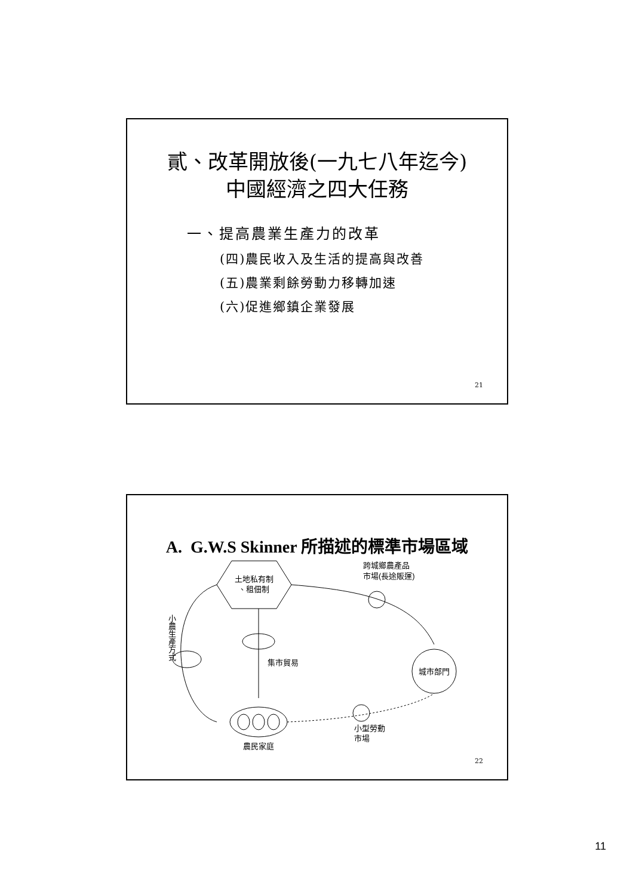貳、改革開放後(一九七八年迄今)
中國經濟之四大任務
一、提高農業生產力的改革
(四)農民收入及生活的提高與改善
(五)農業剩餘勞動力移轉加速
(六)促進鄉鎮企業發展
21
A. G.W.S Skinner 所描述的標準市場區域
土地私有制
、租佃制
跨城鄉農產品
市場(長途販運)
城市部門
集市貿易
小農生產方式
農民家庭
小型勞動
市場
22
11